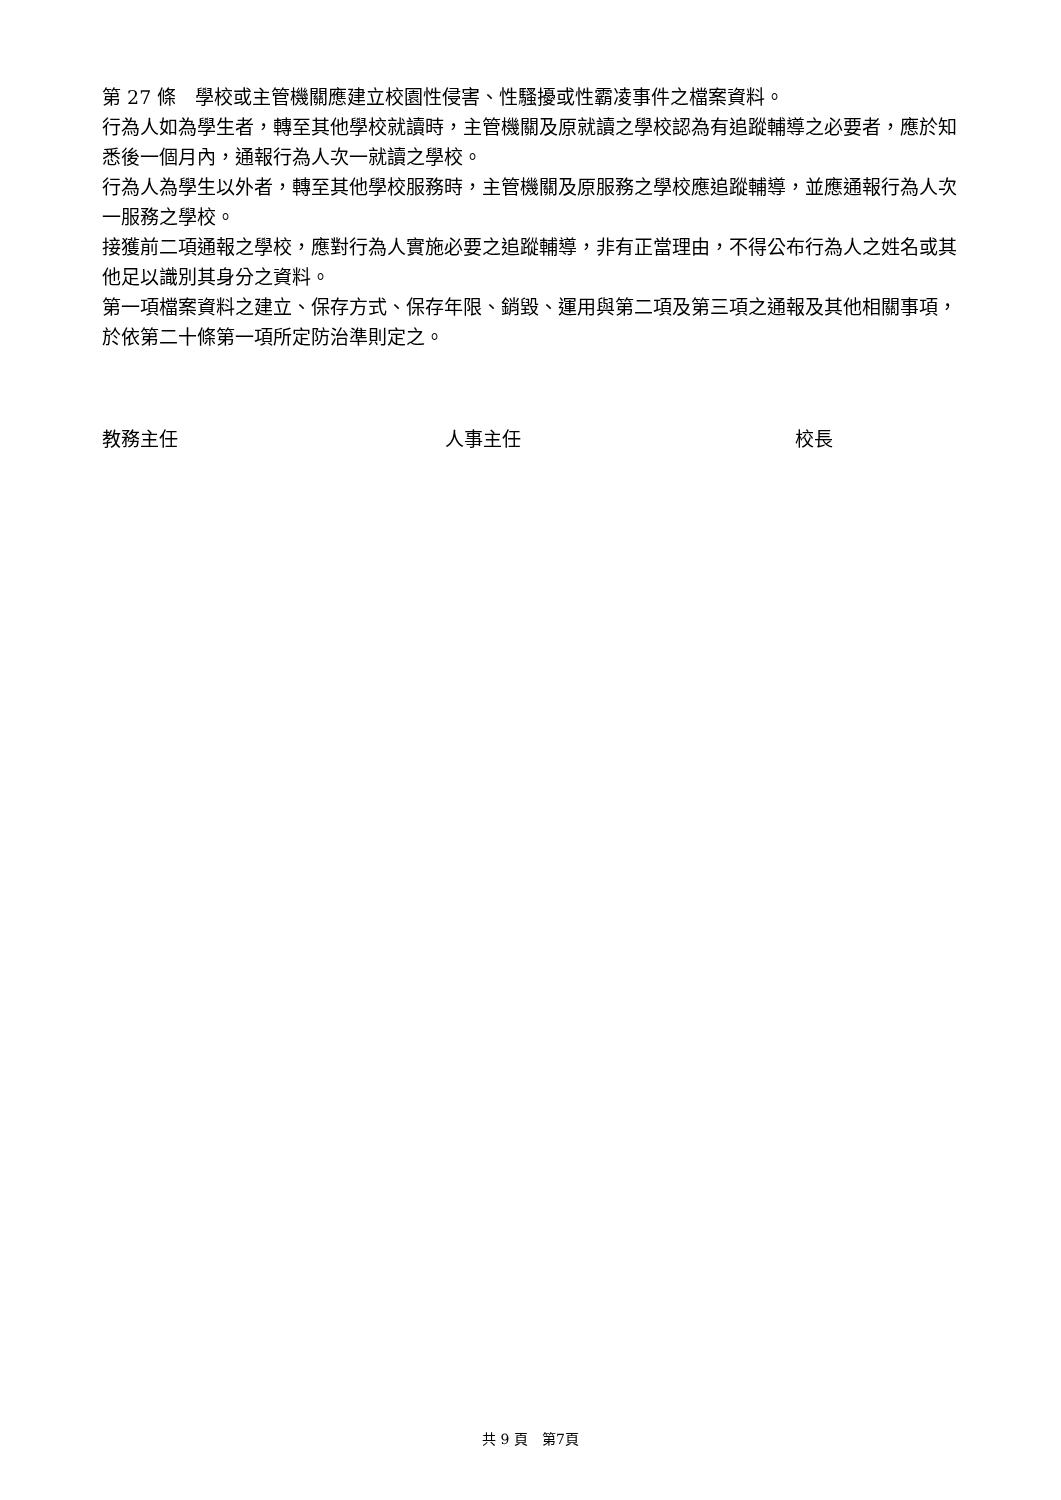第 27 條　學校或主管機關應建立校園性侵害、性騷擾或性霸凌事件之檔案資料。
行為人如為學生者，轉至其他學校就讀時，主管機關及原就讀之學校認為有追蹤輔導之必要者，應於知悉後一個月內，通報行為人次一就讀之學校。
行為人為學生以外者，轉至其他學校服務時，主管機關及原服務之學校應追蹤輔導，並應通報行為人次一服務之學校。
接獲前二項通報之學校，應對行為人實施必要之追蹤輔導，非有正當理由，不得公布行為人之姓名或其他足以識別其身分之資料。
第一項檔案資料之建立、保存方式、保存年限、銷毀、運用與第二項及第三項之通報及其他相關事項，於依第二十條第一項所定防治準則定之。
教務主任 人事主任 校長
共 9 頁　第7頁